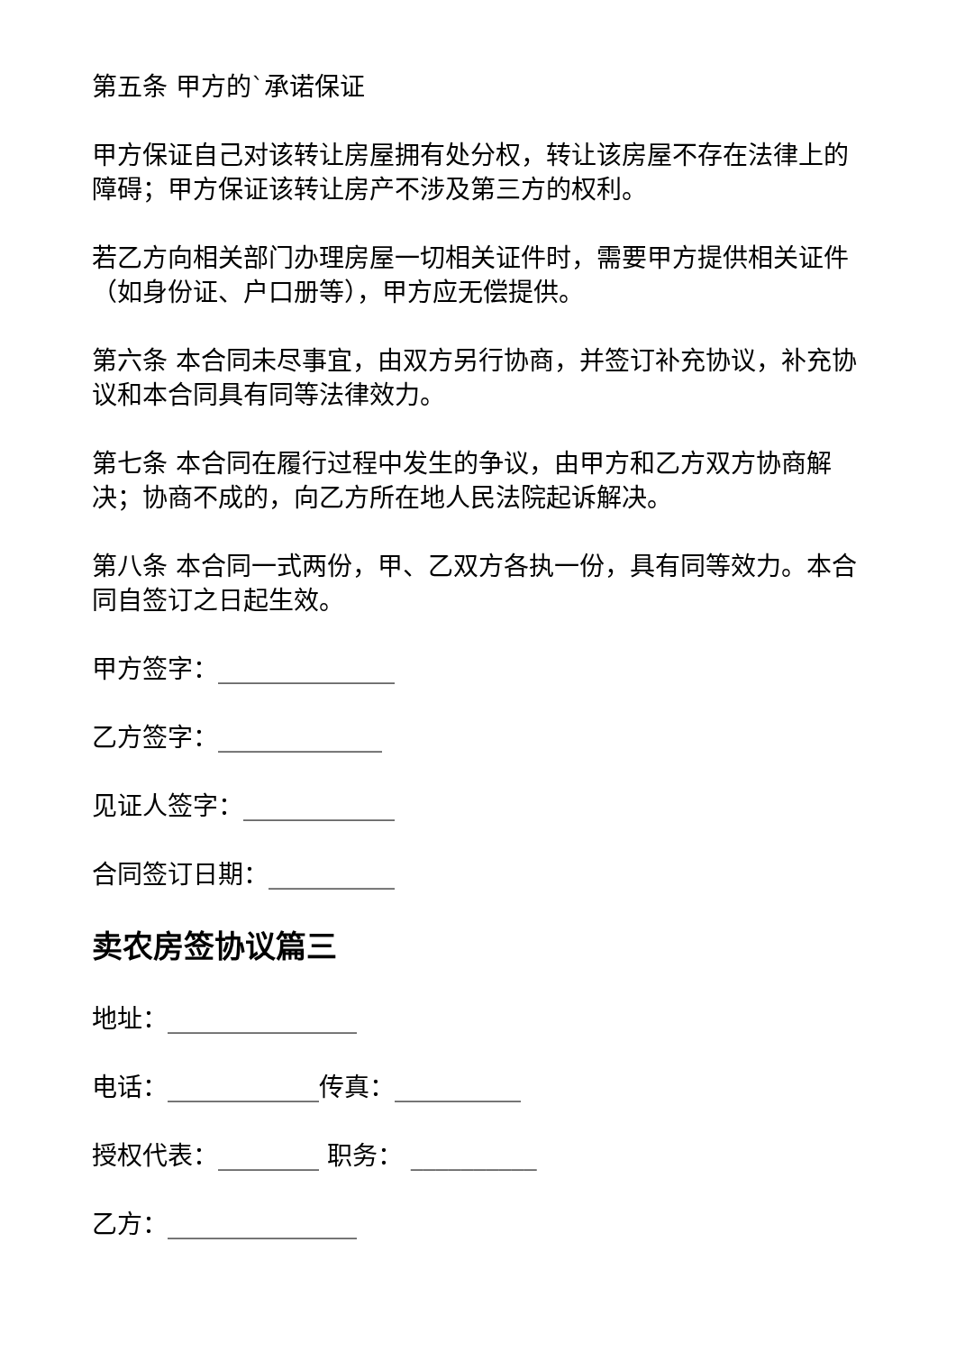第五条 甲方的`承诺保证
甲方保证自己对该转让房屋拥有处分权，转让该房屋不存在法律上的障碍；甲方保证该转让房产不涉及第三方的权利。
若乙方向相关部门办理房屋一切相关证件时，需要甲方提供相关证件（如身份证、户口册等），甲方应无偿提供。
第六条 本合同未尽事宜，由双方另行协商，并签订补充协议，补充协议和本合同具有同等法律效力。
第七条 本合同在履行过程中发生的争议，由甲方和乙方双方协商解决；协商不成的，向乙方所在地人民法院起诉解决。
第八条 本合同一式两份，甲、乙双方各执一份，具有同等效力。本合同自签订之日起生效。
甲方签字：______________
乙方签字：_____________
见证人签字：____________
合同签订日期：__________
卖农房签协议篇三
地址：_______________
电话：____________传真：__________
授权代表：________ 职务： __________
乙方：_______________